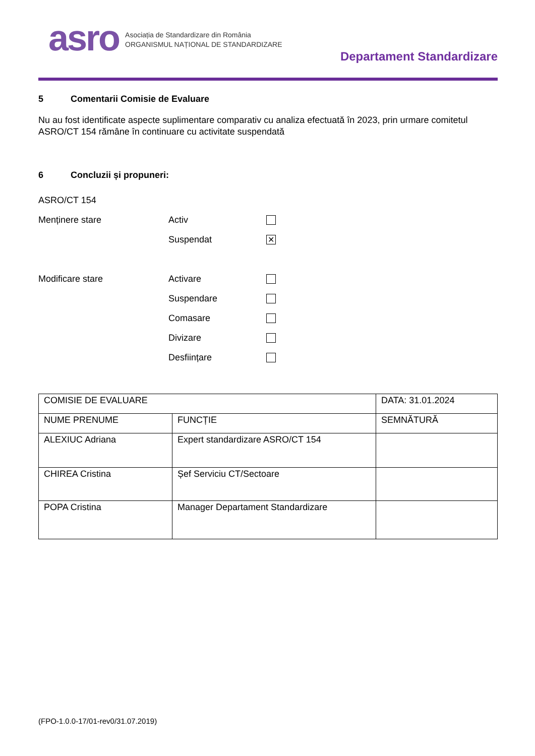asro
Asociația de Standardizare din România
ORGANISMUL NAȚIONAL DE STANDARDIZARE
Departament Standardizare
5 Comentarii Comisie de Evaluare
Nu au fost identificate aspecte suplimentare comparativ cu analiza efectuată în 2023, prin urmare comitetul ASRO/CT 154 rămâne în continuare cu activitate suspendată
6 Concluzii și propuneri:
ASRO/CT 154
Menținere stare Activ
Suspendat
✕
Modificare stare Activare
Suspendare
Comasare
Divizare
Desființare
| COMISIE DE EVALUARE | | DATA: 31.01.2024 |
| NUME PRENUME | FUNCȚIE | SEMNĂTURĂ |
| ALEXIUC Adriana | Expert standardizare ASRO/CT 154 | |
| CHIREA Cristina | Șef Serviciu CT/Sectoare | |
| POPA Cristina | Manager Departament Standardizare | |
(FPO-1.0.0-17/01-rev0/31.07.2019)